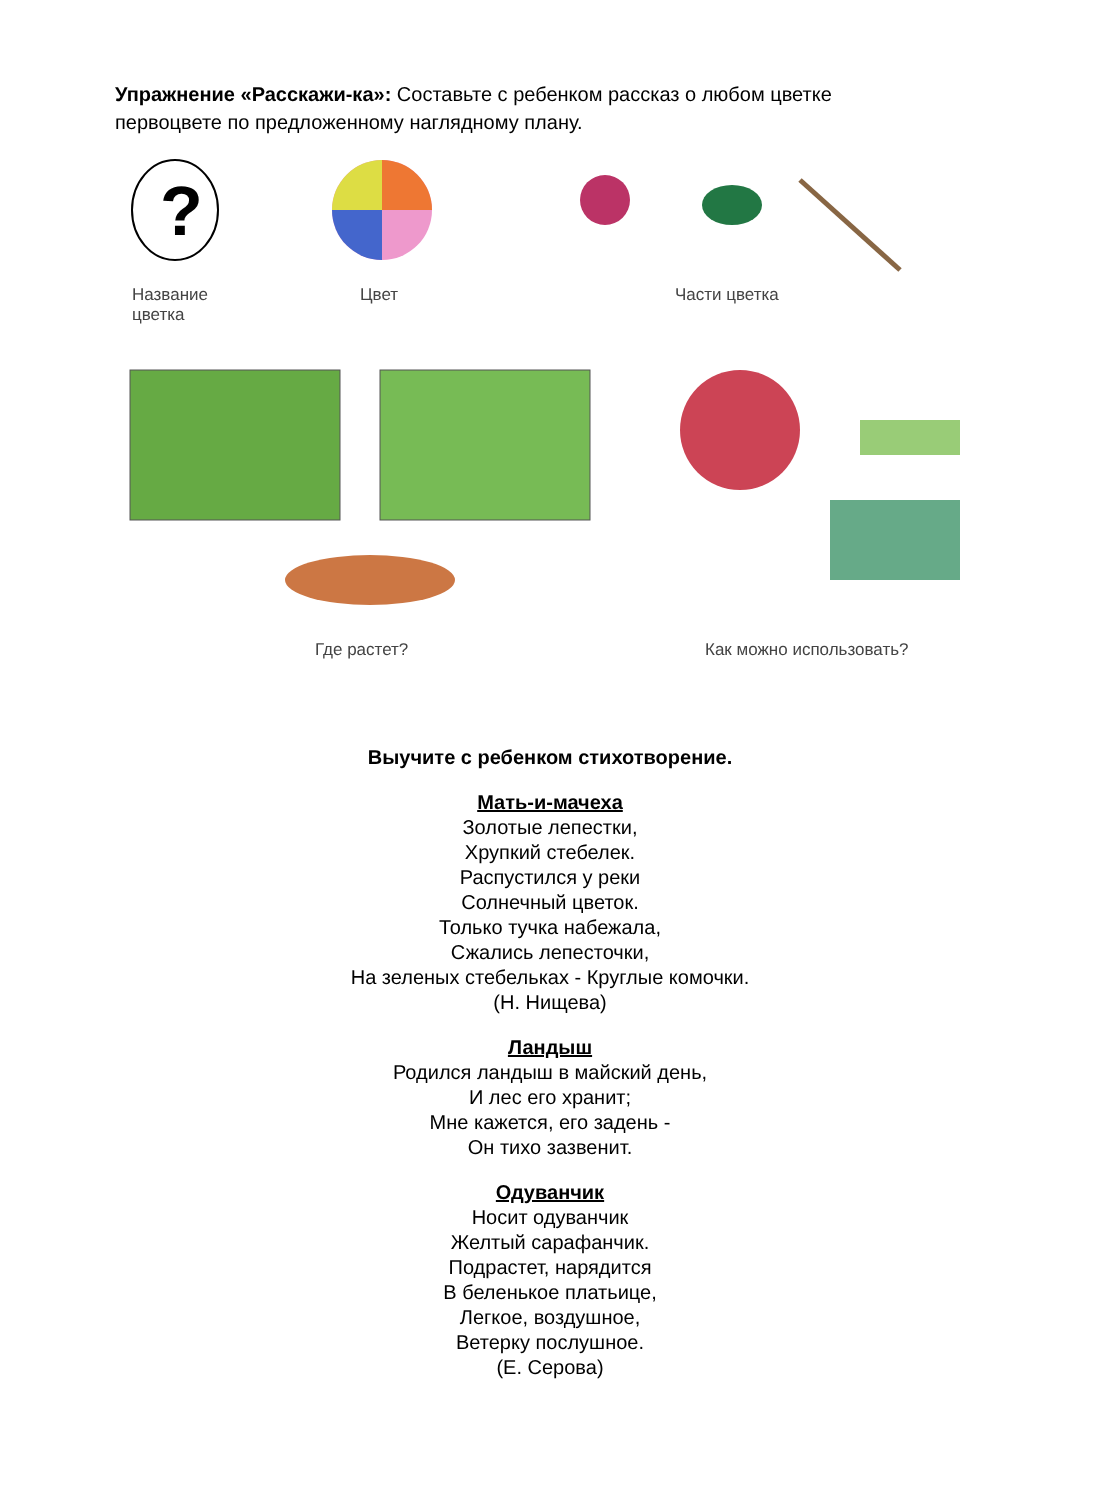Упражнение «Расскажи-ка»: Составьте с ребенком рассказ о любом цветке первоцвете по предложенному наглядному плану.
?
Название
цветка
Цвет Части цветка
Где растет? Как можно использовать?
Выучите с ребенком стихотворение.
Мать-и-мачеха
Золотые лепестки,
Хрупкий стебелек.
Распустился у реки
Солнечный цветок.
Только тучка набежала,
Сжались лепесточки,
На зеленых стебельках - Круглые комочки.
(Н. Нищева)
Ландыш
Родился ландыш в майский день,
И лес его хранит;
Мне кажется, его задень -
Он тихо зазвенит.
Одуванчик
Носит одуванчик
Желтый сарафанчик.
Подрастет, нарядится
В беленькое платьице,
Легкое, воздушное,
Ветерку послушное.
(Е. Серова)